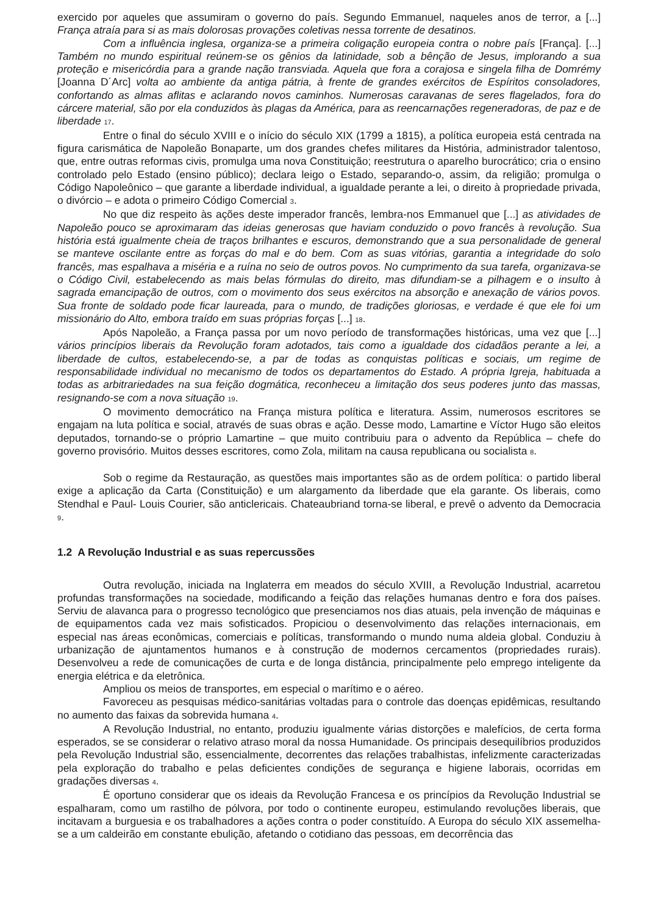exercido por aqueles que assumiram o governo do país. Segundo Emmanuel, naqueles anos de terror, a [...] França atraía para si as mais dolorosas provações coletivas nessa torrente de desatinos.
Com a influência inglesa, organiza-se a primeira coligação europeia contra o nobre país [França]. [...] Também no mundo espiritual reúnem-se os gênios da latinidade, sob a bênção de Jesus, implorando a sua proteção e misericórdia para a grande nação transviada. Aquela que fora a corajosa e singela filha de Domrémy [Joanna D´Arc] volta ao ambiente da antiga pátria, à frente de grandes exércitos de Espíritos consoladores, confortando as almas aflitas e aclarando novos caminhos. Numerosas caravanas de seres flagelados, fora do cárcere material, são por ela conduzidos às plagas da América, para as reencarnações regeneradoras, de paz e de liberdade 17.
Entre o final do século XVIII e o início do século XIX (1799 a 1815), a política europeia está centrada na figura carismática de Napoleão Bonaparte, um dos grandes chefes militares da História, administrador talentoso, que, entre outras reformas civis, promulga uma nova Constituição; reestrutura o aparelho burocrático; cria o ensino controlado pelo Estado (ensino público); declara leigo o Estado, separando-o, assim, da religião; promulga o Código Napoleônico – que garante a liberdade individual, a igualdade perante a lei, o direito à propriedade privada, o divórcio – e adota o primeiro Código Comercial 3.
No que diz respeito às ações deste imperador francês, lembra-nos Emmanuel que [...] as atividades de Napoleão pouco se aproximaram das ideias generosas que haviam conduzido o povo francês à revolução. Sua história está igualmente cheia de traços brilhantes e escuros, demonstrando que a sua personalidade de general se manteve oscilante entre as forças do mal e do bem. Com as suas vitórias, garantia a integridade do solo francês, mas espalhava a miséria e a ruína no seio de outros povos. No cumprimento da sua tarefa, organizava-se o Código Civil, estabelecendo as mais belas fórmulas do direito, mas difundiam-se a pilhagem e o insulto à sagrada emancipação de outros, com o movimento dos seus exércitos na absorção e anexação de vários povos. Sua fronte de soldado pode ficar laureada, para o mundo, de tradições gloriosas, e verdade é que ele foi um missionário do Alto, embora traído em suas próprias forças [...] 18.
Após Napoleão, a França passa por um novo período de transformações históricas, uma vez que [...] vários princípios liberais da Revolução foram adotados, tais como a igualdade dos cidadãos perante a lei, a liberdade de cultos, estabelecendo-se, a par de todas as conquistas políticas e sociais, um regime de responsabilidade individual no mecanismo de todos os departamentos do Estado. A própria Igreja, habituada a todas as arbitrariedades na sua feição dogmática, reconheceu a limitação dos seus poderes junto das massas, resignando-se com a nova situação 19.
O movimento democrático na França mistura política e literatura. Assim, numerosos escritores se engajam na luta política e social, através de suas obras e ação. Desse modo, Lamartine e Víctor Hugo são eleitos deputados, tornando-se o próprio Lamartine – que muito contribuiu para o advento da República – chefe do governo provisório. Muitos desses escritores, como Zola, militam na causa republicana ou socialista 8.
Sob o regime da Restauração, as questões mais importantes são as de ordem política: o partido liberal exige a aplicação da Carta (Constituição) e um alargamento da liberdade que ela garante. Os liberais, como Stendhal e Paul- Louis Courier, são anticlericais. Chateaubriand torna-se liberal, e prevê o advento da Democracia 9.
1.2 A Revolução Industrial e as suas repercussões
Outra revolução, iniciada na Inglaterra em meados do século XVIII, a Revolução Industrial, acarretou profundas transformações na sociedade, modificando a feição das relações humanas dentro e fora dos países. Serviu de alavanca para o progresso tecnológico que presenciamos nos dias atuais, pela invenção de máquinas e de equipamentos cada vez mais sofisticados. Propiciou o desenvolvimento das relações internacionais, em especial nas áreas econômicas, comerciais e políticas, transformando o mundo numa aldeia global. Conduziu à urbanização de ajuntamentos humanos e à construção de modernos cercamentos (propriedades rurais). Desenvolveu a rede de comunicações de curta e de longa distância, principalmente pelo emprego inteligente da energia elétrica e da eletrônica.
Ampliou os meios de transportes, em especial o marítimo e o aéreo.
Favoreceu as pesquisas médico-sanitárias voltadas para o controle das doenças epidêmicas, resultando no aumento das faixas da sobrevida humana 4.
A Revolução Industrial, no entanto, produziu igualmente várias distorções e malefícios, de certa forma esperados, se se considerar o relativo atraso moral da nossa Humanidade. Os principais desequilíbrios produzidos pela Revolução Industrial são, essencialmente, decorrentes das relações trabalhistas, infelizmente caracterizadas pela exploração do trabalho e pelas deficientes condições de segurança e higiene laborais, ocorridas em gradações diversas 4.
É oportuno considerar que os ideais da Revolução Francesa e os princípios da Revolução Industrial se espalharam, como um rastilho de pólvora, por todo o continente europeu, estimulando revoluções liberais, que incitavam a burguesia e os trabalhadores a ações contra o poder constituído. A Europa do século XIX assemelha-se a um caldeirão em constante ebulição, afetando o cotidiano das pessoas, em decorrência das